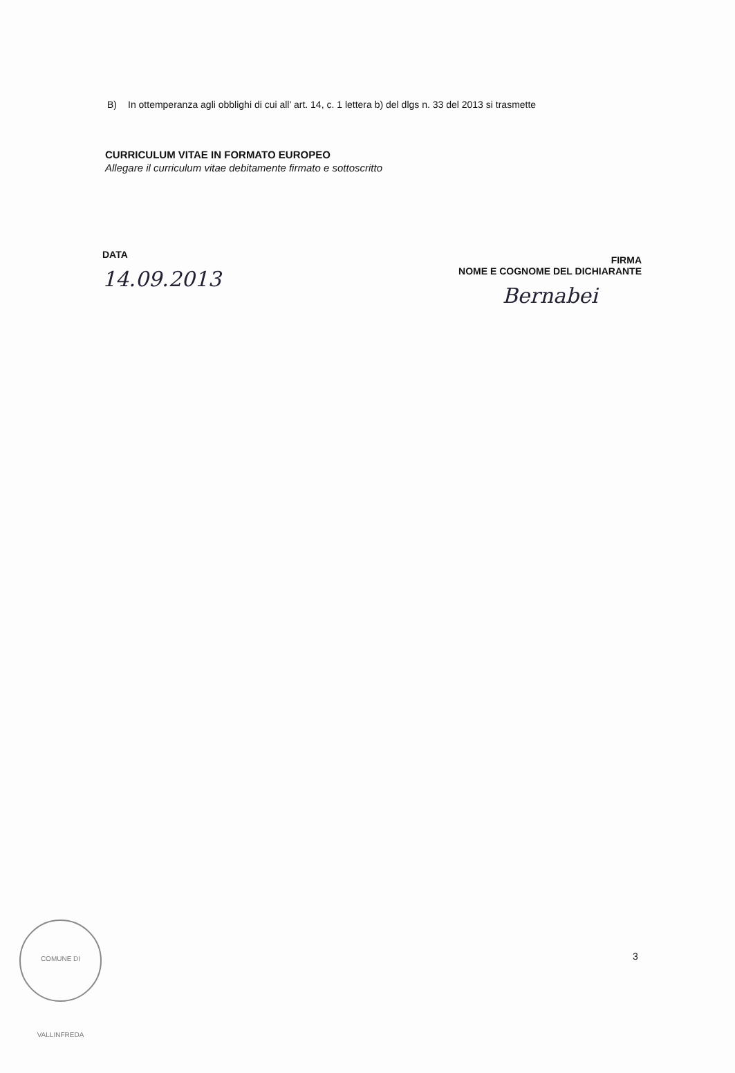B) In ottemperanza agli obblighi di cui all’ art. 14, c. 1 lettera b) del dlgs n. 33 del 2013 si trasmette
CURRICULUM VITAE IN FORMATO EUROPEO
Allegare il curriculum vitae debitamente firmato e sottoscritto
DATA
14.09.2013
FIRMA
NOME E COGNOME DEL DICHIARANTE
Bernabei
COMUNE DI VALLINFREDA
3